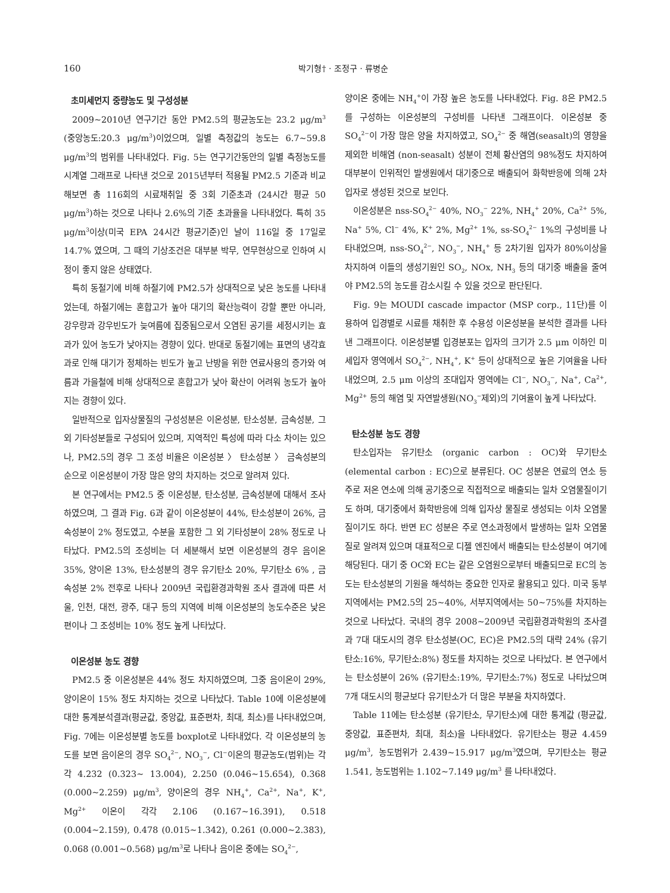160 박기형† · 조정구 · 류병순
초미세먼지 중량농도 및 구성성분
2009~2010년 연구기간 동안 PM2.5의 평균농도는 23.2 μg/m<sup>3</sup> (중앙농도:20.3 μg/m<sup>3</sup>)이었으며, 일별 측정값의 농도는 6.7~59.8 μg/m<sup>3</sup>의 범위를 나타내었다. Fig. 5는 연구기간동안의 일별 측정농도를 시계열 그래프로 나타낸 것으로 2015년부터 적용될 PM2.5 기준과 비교해보면 총 116회의 시료채취일 중 3회 기준초과 (24시간 평균 50 μg/m<sup>3</sup>)하는 것으로 나타나 2.6%의 기준 초과율을 나타내었다. 특히 35 μg/m<sup>3</sup>이상(미국 EPA 24시간 평균기준)인 날이 116일 중 17일로 14.7% 였으며, 그 때의 기상조건은 대부분 박무, 연무현상으로 인하여 시정이 좋지 않은 상태였다.
특히 동절기에 비해 하절기에 PM2.5가 상대적으로 낮은 농도를 나타내었는데, 하절기에는 혼합고가 높아 대기의 확산능력이 강할 뿐만 아니라, 강우량과 강우빈도가 늦여름에 집중됨으로서 오염된 공기를 세정시키는 효과가 있어 농도가 낮아지는 경향이 있다. 반대로 동절기에는 표면의 냉각효과로 인해 대기가 정체하는 빈도가 높고 난방을 위한 연료사용의 증가와 여름과 가을철에 비해 상대적으로 혼합고가 낮아 확산이 어려워 농도가 높아지는 경향이 있다.
일반적으로 입자상물질의 구성성분은 이온성분, 탄소성분, 금속성분, 그 외 기타성분들로 구성되어 있으며, 지역적인 특성에 따라 다소 차이는 있으나, PM2.5의 경우 그 조성 비율은 이온성분 〉 탄소성분 〉 금속성분의 순으로 이온성분이 가장 많은 양의 차지하는 것으로 알려져 있다.
본 연구에서는 PM2.5 중 이온성분, 탄소성분, 금속성분에 대해서 조사하였으며, 그 결과 Fig. 6과 같이 이온성분이 44%, 탄소성분이 26%, 금속성분이 2% 정도였고, 수분을 포함한 그 외 기타성분이 28% 정도로 나타났다. PM2.5의 조성비는 더 세분해서 보면 이온성분의 경우 음이온 35%, 양이온 13%, 탄소성분의 경우 유기탄소 20%, 무기탄소 6% , 금속성분 2% 전후로 나타나 2009년 국립환경과학원 조사 결과에 따른 서울, 인천, 대전, 광주, 대구 등의 지역에 비해 이온성분의 농도수준은 낮은 편이나 그 조성비는 10% 정도 높게 나타났다.
이온성분 농도 경향
PM2.5 중 이온성분은 44% 정도 차지하였으며, 그중 음이온이 29%, 양이온이 15% 정도 차지하는 것으로 나타났다. Table 10에 이온성분에 대한 통계분석결과(평균값, 중앙값, 표준편차, 최대, 최소)를 나타내었으며, Fig. 7에는 이온성분별 농도를 boxplot로 나타내었다. 각 이온성분의 농도를 보면 음이온의 경우 SO<sub>4</sub><sup>2−</sup>, NO<sub>3</sub><sup>−</sup>, Cl<sup>−</sup>이온의 평균농도(범위)는 각각 4.232 (0.323~ 13.004), 2.250 (0.046~15.654), 0.368 (0.000~2.259) μg/m<sup>3</sup>, 양이온의 경우 NH<sub>4</sub><sup>+</sup>, Ca<sup>2+</sup>, Na<sup>+</sup>, K<sup>+</sup>, Mg<sup>2+</sup> 이온이 각각 2.106 (0.167~16.391), 0.518 (0.004~2.159), 0.478 (0.015~1.342), 0.261 (0.000~2.383), 0.068 (0.001~0.568) μg/m<sup>3</sup>로 나타나 음이온 중에는 SO<sub>4</sub><sup>2−</sup>,
양이온 중에는 NH<sub>4</sub><sup>+</sup>이 가장 높은 농도를 나타내었다. Fig. 8은 PM2.5를 구성하는 이온성분의 구성비를 나타낸 그래프이다. 이온성분 중 SO<sub>4</sub><sup>2−</sup>이 가장 많은 양을 차지하였고, SO<sub>4</sub><sup>2−</sup> 중 해염(seasalt)의 영향을 제외한 비해염 (non-seasalt) 성분이 전체 황산염의 98%정도 차지하여 대부분이 인위적인 발생원에서 대기중으로 배출되어 화학반응에 의해 2차입자로 생성된 것으로 보인다.
이온성분은 nss-SO<sub>4</sub><sup>2−</sup> 40%, NO<sub>3</sub><sup>−</sup> 22%, NH<sub>4</sub><sup>+</sup> 20%, Ca<sup>2+</sup> 5%, Na<sup>+</sup> 5%, Cl<sup>−</sup> 4%, K<sup>+</sup> 2%, Mg<sup>2+</sup> 1%, ss-SO<sub>4</sub><sup>2−</sup> 1%의 구성비를 나타내었으며, nss-SO<sub>4</sub><sup>2−</sup>, NO<sub>3</sub><sup>−</sup>, NH<sub>4</sub><sup>+</sup> 등 2차기원 입자가 80%이상을 차지하여 이들의 생성기원인 SO<sub>2</sub>, NOx, NH<sub>3</sub> 등의 대기중 배출을 줄여야 PM2.5의 농도를 감소시킬 수 있을 것으로 판단된다.
Fig. 9는 MOUDI cascade impactor (MSP corp., 11단)를 이용하여 입경별로 시료를 채취한 후 수용성 이온성분을 분석한 결과를 나타낸 그래프이다. 이온성분별 입경분포는 입자의 크기가 2.5 μm 이하인 미세입자 영역에서 SO<sub>4</sub><sup>2−</sup>, NH<sub>4</sub><sup>+</sup>, K<sup>+</sup> 등이 상대적으로 높은 기여율을 나타내었으며, 2.5 μm 이상의 조대입자 영역에는 Cl<sup>−</sup>, NO<sub>3</sub><sup>−</sup>, Na<sup>+</sup>, Ca<sup>2+</sup>, Mg<sup>2+</sup> 등의 해염 및 자연발생원(NO<sub>3</sub><sup>−</sup>제외)의 기여율이 높게 나타났다.
탄소성분 농도 경향
탄소입자는 유기탄소 (organic carbon : OC)와 무기탄소 (elemental carbon : EC)으로 분류된다. OC 성분은 연료의 연소 등 주로 저온 연소에 의해 공기중으로 직접적으로 배출되는 일차 오염물질이기도 하며, 대기중에서 화학반응에 의해 입자상 물질로 생성되는 이차 오염물질이기도 하다. 반면 EC 성분은 주로 연소과정에서 발생하는 일차 오염물질로 알려져 있으며 대표적으로 디젤 엔진에서 배출되는 탄소성분이 여기에 해당된다. 대기 중 OC와 EC는 같은 오염원으로부터 배출되므로 EC의 농도는 탄소성분의 기원을 해석하는 중요한 인자로 활용되고 있다. 미국 동부지역에서는 PM2.5의 25~40%, 서부지역에서는 50~75%를 차지하는 것으로 나타났다. 국내의 경우 2008~2009년 국립환경과학원의 조사결과 7대 대도시의 경우 탄소성분(OC, EC)은 PM2.5의 대략 24% (유기탄소:16%, 무기탄소:8%) 정도를 차지하는 것으로 나타났다. 본 연구에서는 탄소성분이 26% (유기탄소:19%, 무기탄소:7%) 정도로 나타났으며 7개 대도시의 평균보다 유기탄소가 더 많은 부분을 차지하였다.
Table 11에는 탄소성분 (유기탄소, 무기탄소)에 대한 통계값 (평균값, 중앙값, 표준편차, 최대, 최소)을 나타내었다. 유기탄소는 평균 4.459 μg/m<sup>3</sup>, 농도범위가 2.439~15.917 μg/m<sup>3</sup>였으며, 무기탄소는 평균 1.541, 농도범위는 1.102~7.149 μg/m<sup>3</sup> 를 나타내었다.